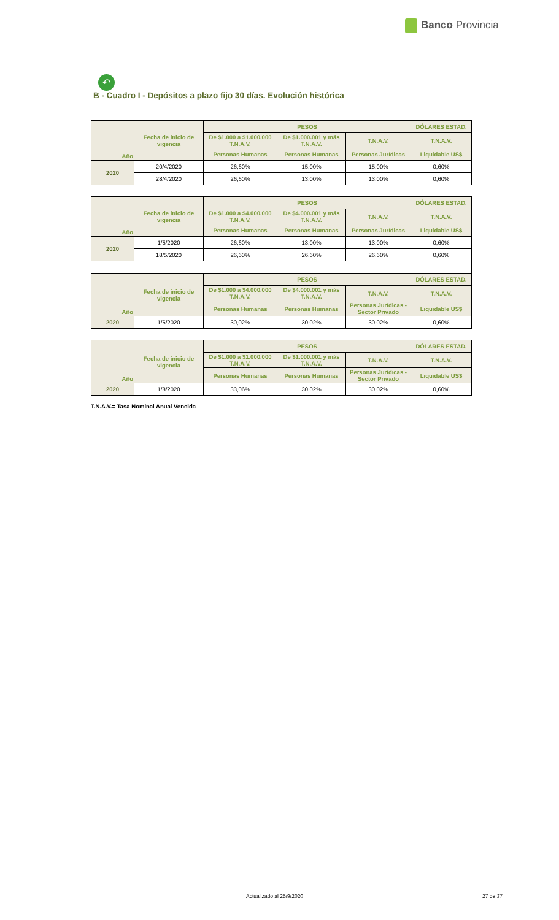Banco Provincia
↶
B - Cuadro I - Depósitos a plazo fijo 30 días. Evolución histórica
| Año | Fecha de inicio de vigencia | PESOS | | | DÓLARES ESTAD. |
| --- | --- | --- | --- | --- | --- |
| | | De $1.000 a $1.000.000 T.N.A.V. | De $1.000.001 y más T.N.A.V. | T.N.A.V. | T.N.A.V. |
| | | Personas Humanas | Personas Humanas | Personas Jurídicas | Liquidable US$ |
| 2020 | 20/4/2020 | 26,60% | 15,00% | 15,00% | 0,60% |
| | 28/4/2020 | 26,60% | 13,00% | 13,00% | 0,60% |
| Año | Fecha de inicio de vigencia | PESOS | | | DÓLARES ESTAD. |
| --- | --- | --- | --- | --- | --- |
| | | De $1.000 a $4.000.000 T.N.A.V. | De $4.000.001 y más T.N.A.V. | T.N.A.V. | T.N.A.V. |
| | | Personas Humanas | Personas Humanas | Personas Jurídicas | Liquidable US$ |
| 2020 | 1/5/2020 | 26,60% | 13,00% | 13,00% | 0,60% |
| | 18/5/2020 | 26,60% | 26,60% | 26,60% | 0,60% |
| Año | Fecha de inicio de vigencia | PESOS | | | DÓLARES ESTAD. |
| | | De $1.000 a $4.000.000 T.N.A.V. | De $4.000.001 y más T.N.A.V. | T.N.A.V. | T.N.A.V. |
| | | Personas Humanas | Personas Humanas | Personas Jurídicas - Sector Privado | Liquidable US$ |
| 2020 | 1/6/2020 | 30,02% | 30,02% | 30,02% | 0,60% |
| Año | Fecha de inicio de vigencia | PESOS | | | DÓLARES ESTAD. |
| --- | --- | --- | --- | --- | --- |
| | | De $1.000 a $1.000.000 T.N.A.V. | De $1.000.001 y más T.N.A.V. | T.N.A.V. | T.N.A.V. |
| | | Personas Humanas | Personas Humanas | Personas Jurídicas - Sector Privado | Liquidable US$ |
| 2020 | 1/8/2020 | 33,06% | 30,02% | 30,02% | 0,60% |
T.N.A.V.= Tasa Nominal Anual Vencida
Actualizado al 25/9/2020 27 de 37